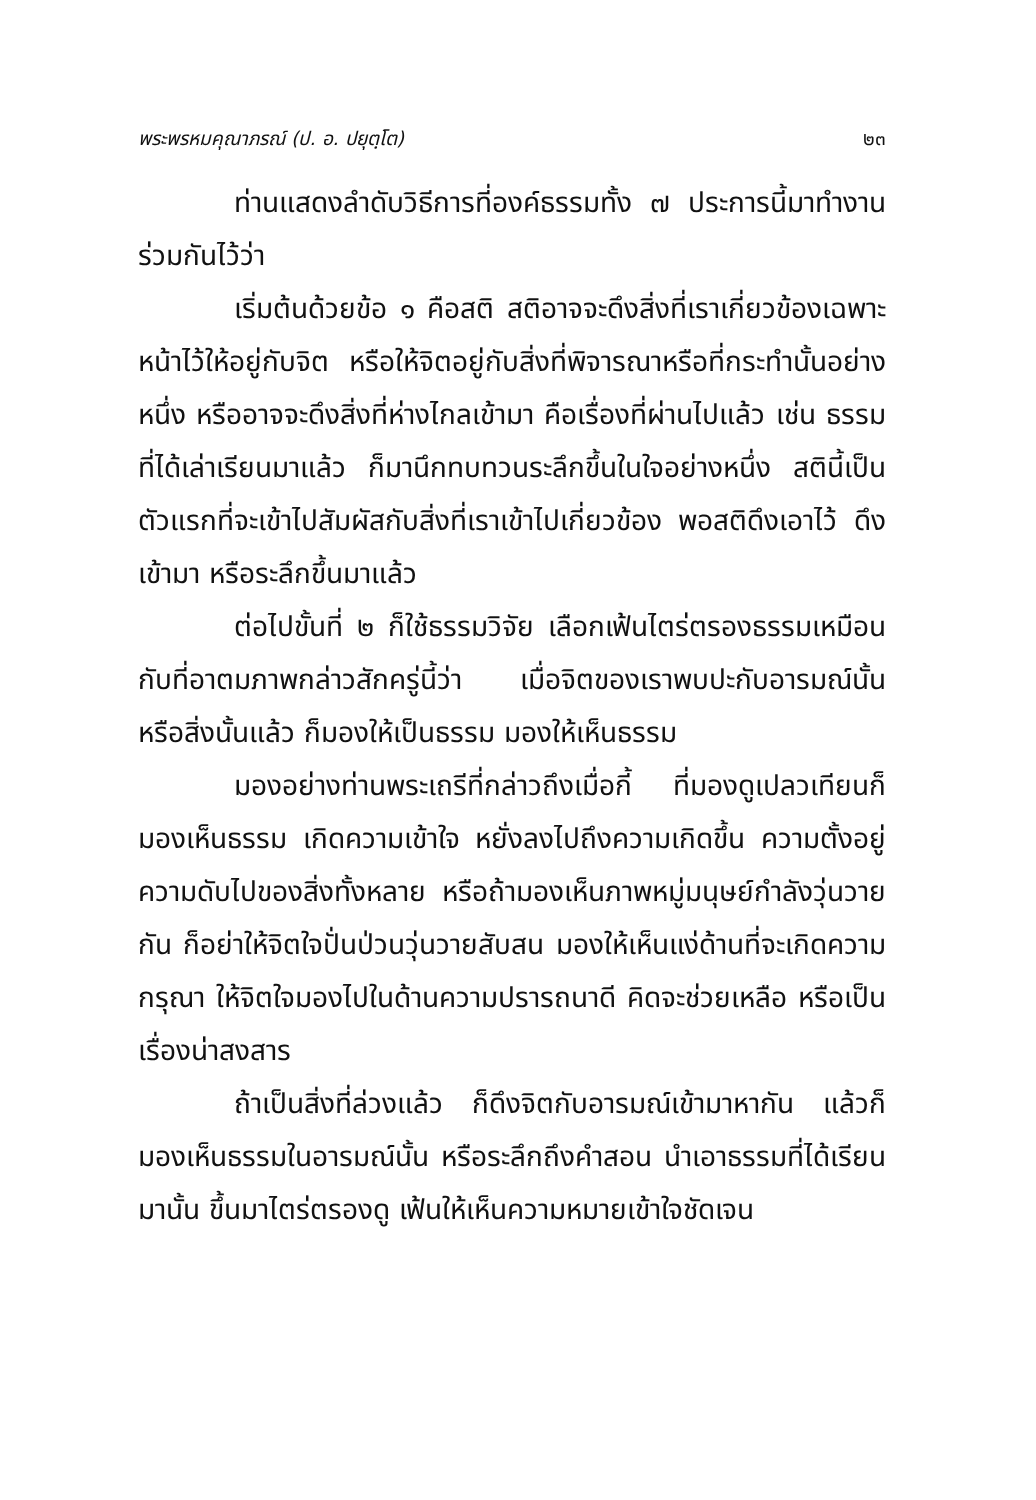พระพรหมคุณาภรณ์ (ป. อ. ปยุตฺโต) ๒๓
ท่านแสดงลำดับวิธีการที่องค์ธรรมทั้ง ๗ ประการนี้มาทำงานร่วมกันไว้ว่า
เริ่มต้นด้วยข้อ ๑ คือสติ สติอาจจะดึงสิ่งที่เราเกี่ยวข้องเฉพาะหน้าไว้ให้อยู่กับจิต หรือให้จิตอยู่กับสิ่งที่พิจารณาหรือที่กระทำนั้นอย่างหนึ่ง หรืออาจจะดึงสิ่งที่ห่างไกลเข้ามา คือเรื่องที่ผ่านไปแล้ว เช่น ธรรมที่ได้เล่าเรียนมาแล้ว ก็มานึกทบทวนระลึกขึ้นในใจอย่างหนึ่ง สตินี้เป็นตัวแรกที่จะเข้าไปสัมผัสกับสิ่งที่เราเข้าไปเกี่ยวข้อง พอสติดึงเอาไว้ ดึงเข้ามา หรือระลึกขึ้นมาแล้ว
ต่อไปขั้นที่ ๒ ก็ใช้ธรรมวิจัย เลือกเฟ้นไตร่ตรองธรรมเหมือนกับที่อาตมภาพกล่าวสักครู่นี้ว่า เมื่อจิตของเราพบปะกับอารมณ์นั้น หรือสิ่งนั้นแล้ว ก็มองให้เป็นธรรม มองให้เห็นธรรม
มองอย่างท่านพระเถรีที่กล่าวถึงเมื่อกี้ ที่มองดูเปลวเทียนก็มองเห็นธรรม เกิดความเข้าใจ หยั่งลงไปถึงความเกิดขึ้น ความตั้งอยู่ ความดับไปของสิ่งทั้งหลาย หรือถ้ามองเห็นภาพหมู่มนุษย์กำลังวุ่นวายกัน ก็อย่าให้จิตใจปั่นป่วนวุ่นวายสับสน มองให้เห็นแง่ด้านที่จะเกิดความกรุณา ให้จิตใจมองไปในด้านความปรารถนาดี คิดจะช่วยเหลือ หรือเป็นเรื่องน่าสงสาร
ถ้าเป็นสิ่งที่ล่วงแล้ว ก็ดึงจิตกับอารมณ์เข้ามาหากัน แล้วก็มองเห็นธรรมในอารมณ์นั้น หรือระลึกถึงคำสอน นำเอาธรรมที่ได้เรียนมานั้น ขึ้นมาไตร่ตรองดู เฟ้นให้เห็นความหมายเข้าใจชัดเจน